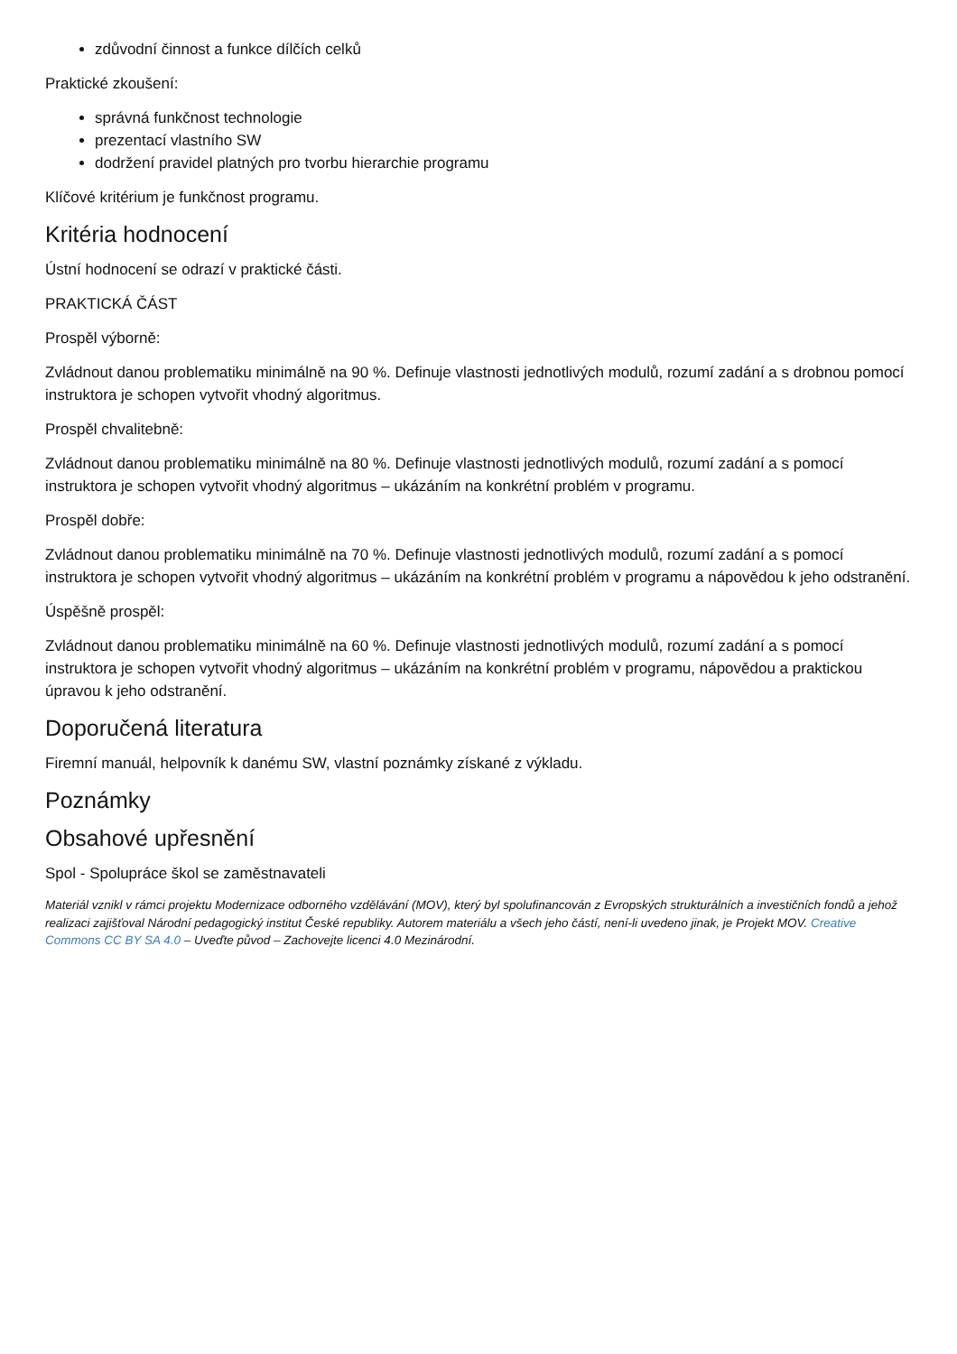zdůvodní činnost a funkce dílčích celků
Praktické zkoušení:
správná funkčnost technologie
prezentací vlastního SW
dodržení pravidel platných pro tvorbu hierarchie programu
Klíčové kritérium je funkčnost programu.
Kritéria hodnocení
Ústní hodnocení se odrazí v praktické části.
PRAKTICKÁ ČÁST
Prospěl výborně:
Zvládnout danou problematiku minimálně na 90 %. Definuje vlastnosti jednotlivých modulů, rozumí zadání a s drobnou pomocí instruktora je schopen vytvořit vhodný algoritmus.
Prospěl chvalitebně:
Zvládnout danou problematiku minimálně na 80 %. Definuje vlastnosti jednotlivých modulů, rozumí zadání a s pomocí instruktora je schopen vytvořit vhodný algoritmus – ukázáním na konkrétní problém v programu.
Prospěl dobře:
Zvládnout danou problematiku minimálně na 70 %. Definuje vlastnosti jednotlivých modulů, rozumí zadání a s pomocí instruktora je schopen vytvořit vhodný algoritmus – ukázáním na konkrétní problém v programu a nápovědou k jeho odstranění.
Úspěšně prospěl:
Zvládnout danou problematiku minimálně na 60 %. Definuje vlastnosti jednotlivých modulů, rozumí zadání a s pomocí instruktora je schopen vytvořit vhodný algoritmus – ukázáním na konkrétní problém v programu, nápovědou a praktickou úpravou k jeho odstranění.
Doporučená literatura
Firemní manuál, helpovník k danému SW, vlastní poznámky získané z výkladu.
Poznámky
Obsahové upřesnění
Spol - Spolupráce škol se zaměstnavateli
Materiál vznikl v rámci projektu Modernizace odborného vzdělávání (MOV), který byl spolufinancován z Evropských strukturálních a investičních fondů a jehož realizaci zajišťoval Národní pedagogický institut České republiky. Autorem materiálu a všech jeho částí, není-li uvedeno jinak, je Projekt MOV. Creative Commons CC BY SA 4.0 – Uveďte původ – Zachovejte licenci 4.0 Mezinárodní.